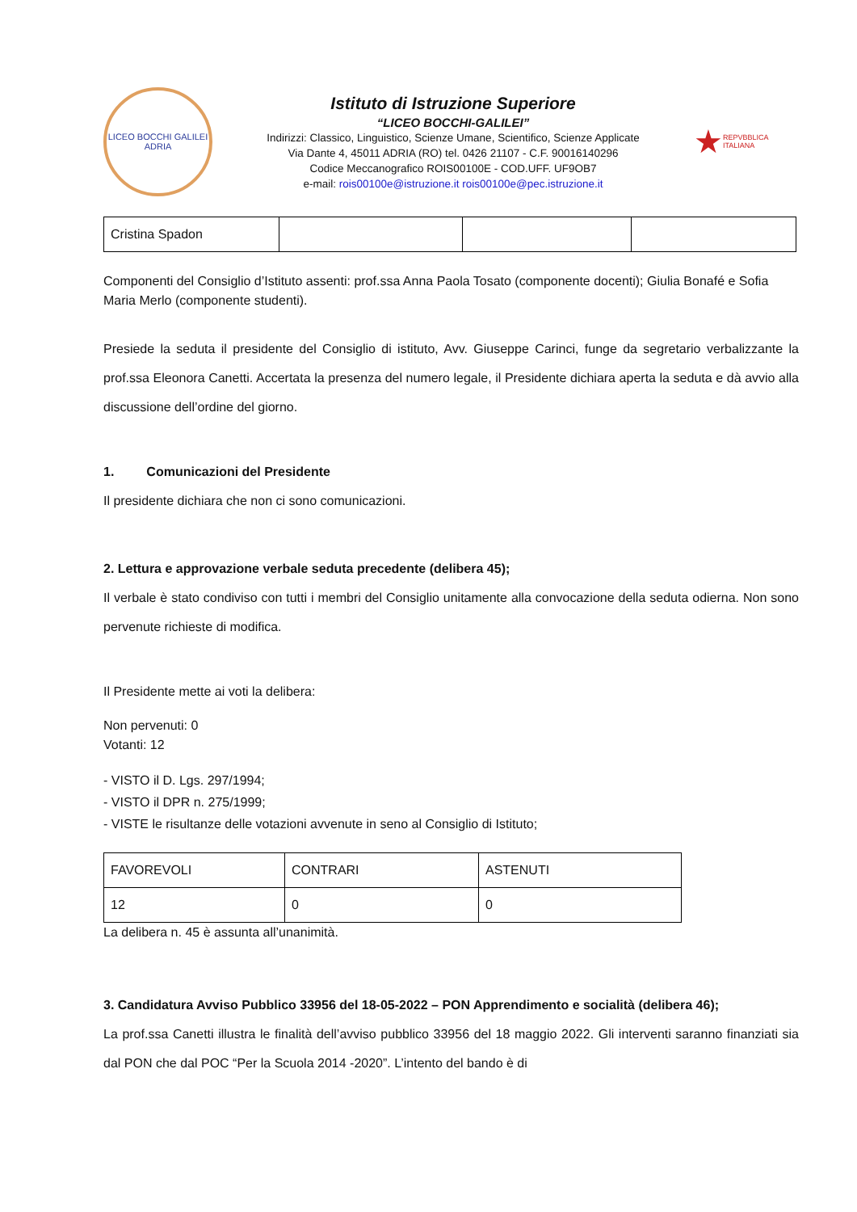LICEO BOCCHI GALILEI
ADRIA
Istituto di Istruzione Superiore
“LICEO BOCCHI-GALILEI”
Indirizzi: Classico, Linguistico, Scienze Umane, Scientifico, Scienze Applicate
Via Dante 4, 45011 ADRIA (RO) tel. 0426 21107 - C.F. 90016140296
Codice Meccanografico ROIS00100E - COD.UFF. UF9OB7
e-mail: rois00100e@istruzione.it rois00100e@pec.istruzione.it
★
REPVBBLICA ITALIANA
| Cristina Spadon | | | |
Componenti del Consiglio d’Istituto assenti: prof.ssa Anna Paola Tosato (componente docenti); Giulia Bonafé e Sofia Maria Merlo (componente studenti).
Presiede la seduta il presidente del Consiglio di istituto, Avv. Giuseppe Carinci, funge da segretario verbalizzante la prof.ssa Eleonora Canetti. Accertata la presenza del numero legale, il Presidente dichiara aperta la seduta e dà avvio alla discussione dell’ordine del giorno.
1. Comunicazioni del Presidente
Il presidente dichiara che non ci sono comunicazioni.
2. Lettura e approvazione verbale seduta precedente (delibera 45);
Il verbale è stato condiviso con tutti i membri del Consiglio unitamente alla convocazione della seduta odierna. Non sono pervenute richieste di modifica.
Il Presidente mette ai voti la delibera:
Non pervenuti: 0
Votanti: 12
- VISTO il D. Lgs. 297/1994;
- VISTO il DPR n. 275/1999;
- VISTE le risultanze delle votazioni avvenute in seno al Consiglio di Istituto;
| FAVOREVOLI | CONTRARI | ASTENUTI |
| 12 | 0 | 0 |
La delibera n. 45 è assunta all’unanimità.
3. Candidatura Avviso Pubblico 33956 del 18-05-2022 – PON Apprendimento e socialità (delibera 46);
La prof.ssa Canetti illustra le finalità dell’avviso pubblico 33956 del 18 maggio 2022. Gli interventi saranno finanziati sia dal PON che dal POC “Per la Scuola 2014 -2020”. L’intento del bando è di